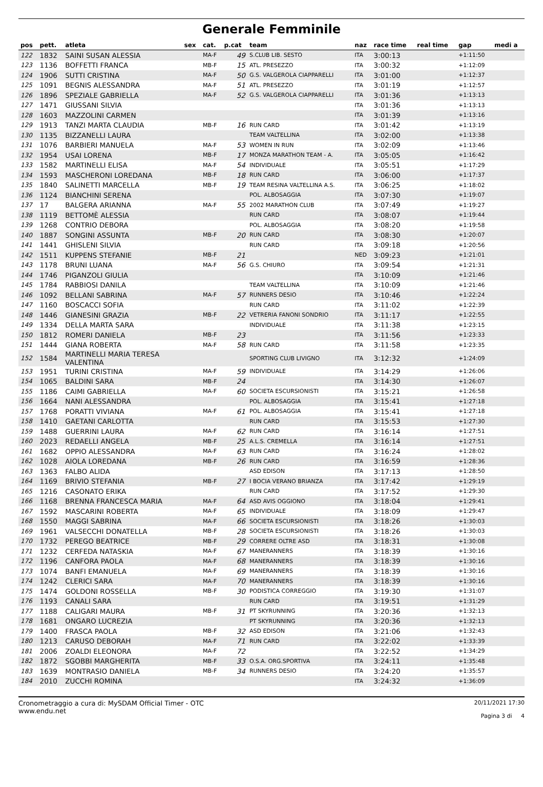Generale Femminile
| pos | pett. | atleta | sex | cat. | p.cat | team | naz | race time | real time | gap | medi a |
| --- | --- | --- | --- | --- | --- | --- | --- | --- | --- | --- | --- |
| 122 | 1832 | SAINI SUSAN ALESSIA | | MA-F | 49 | S.CLUB LIB. SESTO | ITA | 3:00:13 | | +1:11:50 | |
| 123 | 1136 | BOFFETTI FRANCA | | MB-F | 15 | ATL. PRESEZZO | ITA | 3:00:32 | | +1:12:09 | |
| 124 | 1906 | SUTTI CRISTINA | | MA-F | 50 | G.S. VALGEROLA CIAPPARELLI | ITA | 3:01:00 | | +1:12:37 | |
| 125 | 1091 | BEGNIS ALESSANDRA | | MA-F | 51 | ATL. PRESEZZO | ITA | 3:01:19 | | +1:12:57 | |
| 126 | 1896 | SPEZIALE GABRIELLA | | MA-F | 52 | G.S. VALGEROLA CIAPPARELLI | ITA | 3:01:36 | | +1:13:13 | |
| 127 | 1471 | GIUSSANI SILVIA | | | | | ITA | 3:01:36 | | +1:13:13 | |
| 128 | 1603 | MAZZOLINI CARMEN | | | | | ITA | 3:01:39 | | +1:13:16 | |
| 129 | 1913 | TANZI MARTA CLAUDIA | | MB-F | 16 | RUN CARD | ITA | 3:01:42 | | +1:13:19 | |
| 130 | 1135 | BIZZANELLI LAURA | | | | TEAM VALTELLINA | ITA | 3:02:00 | | +1:13:38 | |
| 131 | 1076 | BARBIERI MANUELA | | MA-F | 53 | WOMEN IN RUN | ITA | 3:02:09 | | +1:13:46 | |
| 132 | 1954 | USAI LORENA | | MB-F | 17 | MONZA MARATHON TEAM - A. | ITA | 3:05:05 | | +1:16:42 | |
| 133 | 1582 | MARTINELLI ELISA | | MA-F | 54 | INDIVIDUALE | ITA | 3:05:51 | | +1:17:29 | |
| 134 | 1593 | MASCHERONI LOREDANA | | MB-F | 18 | RUN CARD | ITA | 3:06:00 | | +1:17:37 | |
| 135 | 1840 | SALINETTI MARCELLA | | MB-F | 19 | TEAM RESINA VALTELLINA A.S. | ITA | 3:06:25 | | +1:18:02 | |
| 136 | 1124 | BIANCHINI SERENA | | | | POL. ALBOSAGGIA | ITA | 3:07:30 | | +1:19:07 | |
| 137 | 17 | BALGERA ARIANNA | | MA-F | 55 | 2002 MARATHON CLUB | ITA | 3:07:49 | | +1:19:27 | |
| 138 | 1119 | BETTOMÈ ALESSIA | | | | RUN CARD | ITA | 3:08:07 | | +1:19:44 | |
| 139 | 1268 | CONTRIO DEBORA | | | | POL. ALBOSAGGIA | ITA | 3:08:20 | | +1:19:58 | |
| 140 | 1887 | SONGINI ASSUNTA | | MB-F | 20 | RUN CARD | ITA | 3:08:30 | | +1:20:07 | |
| 141 | 1441 | GHISLENI SILVIA | | | | RUN CARD | ITA | 3:09:18 | | +1:20:56 | |
| 142 | 1511 | KUPPENS STEFANIE | | MB-F | 21 | | NED | 3:09:23 | | +1:21:01 | |
| 143 | 1178 | BRUNI LUANA | | MA-F | 56 | G.S. CHIURO | ITA | 3:09:54 | | +1:21:31 | |
| 144 | 1746 | PIGANZOLI GIULIA | | | | | ITA | 3:10:09 | | +1:21:46 | |
| 145 | 1784 | RABBIOSI DANILA | | | | TEAM VALTELLINA | ITA | 3:10:09 | | +1:21:46 | |
| 146 | 1092 | BELLANI SABRINA | | MA-F | 57 | RUNNERS DESIO | ITA | 3:10:46 | | +1:22:24 | |
| 147 | 1160 | BOSCACCI SOFIA | | | | RUN CARD | ITA | 3:11:02 | | +1:22:39 | |
| 148 | 1446 | GIANESINI GRAZIA | | MB-F | 22 | VETRERIA FANONI SONDRIO | ITA | 3:11:17 | | +1:22:55 | |
| 149 | 1334 | DELLA MARTA SARA | | | | INDIVIDUALE | ITA | 3:11:38 | | +1:23:15 | |
| 150 | 1812 | ROMERI DANIELA | | MB-F | 23 | | ITA | 3:11:56 | | +1:23:33 | |
| 151 | 1444 | GIANA ROBERTA | | MA-F | 58 | RUN CARD | ITA | 3:11:58 | | +1:23:35 | |
| 152 | 1584 | MARTINELLI MARIA TERESA VALENTINA | | | | SPORTING CLUB LIVIGNO | ITA | 3:12:32 | | +1:24:09 | |
| 153 | 1951 | TURINI CRISTINA | | MA-F | 59 | INDIVIDUALE | ITA | 3:14:29 | | +1:26:06 | |
| 154 | 1065 | BALDINI SARA | | MB-F | 24 | | ITA | 3:14:30 | | +1:26:07 | |
| 155 | 1186 | CAIMI GABRIELLA | | MA-F | 60 | SOCIETA ESCURSIONISTI | ITA | 3:15:21 | | +1:26:58 | |
| 156 | 1664 | NANI ALESSANDRA | | | | POL. ALBOSAGGIA | ITA | 3:15:41 | | +1:27:18 | |
| 157 | 1768 | PORATTI VIVIANA | | MA-F | 61 | POL. ALBOSAGGIA | ITA | 3:15:41 | | +1:27:18 | |
| 158 | 1410 | GAETANI CARLOTTA | | | | RUN CARD | ITA | 3:15:53 | | +1:27:30 | |
| 159 | 1488 | GUERRINI LAURA | | MA-F | 62 | RUN CARD | ITA | 3:16:14 | | +1:27:51 | |
| 160 | 2023 | REDAELLI ANGELA | | MB-F | 25 | A.L.S. CREMELLA | ITA | 3:16:14 | | +1:27:51 | |
| 161 | 1682 | OPPIO ALESSANDRA | | MA-F | 63 | RUN CARD | ITA | 3:16:24 | | +1:28:02 | |
| 162 | 1028 | AIOLA LOREDANA | | MB-F | 26 | RUN CARD | ITA | 3:16:59 | | +1:28:36 | |
| 163 | 1363 | FALBO ALIDA | | | | ASD EDISON | ITA | 3:17:13 | | +1:28:50 | |
| 164 | 1169 | BRIVIO STEFANIA | | MB-F | 27 | I BOCIA VERANO BRIANZA | ITA | 3:17:42 | | +1:29:19 | |
| 165 | 1216 | CASONATO ERIKA | | | | RUN CARD | ITA | 3:17:52 | | +1:29:30 | |
| 166 | 1168 | BRENNA FRANCESCA MARIA | | MA-F | 64 | ASD AVIS OGGIONO | ITA | 3:18:04 | | +1:29:41 | |
| 167 | 1592 | MASCARINI ROBERTA | | MA-F | 65 | INDIVIDUALE | ITA | 3:18:09 | | +1:29:47 | |
| 168 | 1550 | MAGGI SABRINA | | MA-F | 66 | SOCIETA ESCURSIONISTI | ITA | 3:18:26 | | +1:30:03 | |
| 169 | 1961 | VALSECCHI DONATELLA | | MB-F | 28 | SOCIETA ESCURSIONISTI | ITA | 3:18:26 | | +1:30:03 | |
| 170 | 1732 | PEREGO BEATRICE | | MB-F | 29 | CORRERE OLTRE ASD | ITA | 3:18:31 | | +1:30:08 | |
| 171 | 1232 | CERFEDA NATASKIA | | MA-F | 67 | MANERANNERS | ITA | 3:18:39 | | +1:30:16 | |
| 172 | 1196 | CANFORA PAOLA | | MA-F | 68 | MANERANNERS | ITA | 3:18:39 | | +1:30:16 | |
| 173 | 1074 | BANFI EMANUELA | | MA-F | 69 | MANERANNERS | ITA | 3:18:39 | | +1:30:16 | |
| 174 | 1242 | CLERICI SARA | | MA-F | 70 | MANERANNERS | ITA | 3:18:39 | | +1:30:16 | |
| 175 | 1474 | GOLDONI ROSSELLA | | MB-F | 30 | PODISTICA CORREGGIO | ITA | 3:19:30 | | +1:31:07 | |
| 176 | 1193 | CANALI SARA | | | | RUN CARD | ITA | 3:19:51 | | +1:31:29 | |
| 177 | 1188 | CALIGARI MAURA | | MB-F | 31 | PT SKYRUNNING | ITA | 3:20:36 | | +1:32:13 | |
| 178 | 1681 | ONGARO LUCREZIA | | | | PT SKYRUNNING | ITA | 3:20:36 | | +1:32:13 | |
| 179 | 1400 | FRASCA PAOLA | | MB-F | 32 | ASD EDISON | ITA | 3:21:06 | | +1:32:43 | |
| 180 | 1213 | CARUSO DEBORAH | | MA-F | 71 | RUN CARD | ITA | 3:22:02 | | +1:33:39 | |
| 181 | 2006 | ZOALDI ELEONORA | | MA-F | 72 | | ITA | 3:22:52 | | +1:34:29 | |
| 182 | 1872 | SGOBBI MARGHERITA | | MB-F | 33 | O.S.A. ORG.SPORTIVA | ITA | 3:24:11 | | +1:35:48 | |
| 183 | 1639 | MONTRASIO DANIELA | | MB-F | 34 | RUNNERS DESIO | ITA | 3:24:20 | | +1:35:57 | |
| 184 | 2010 | ZUCCHI ROMINA | | | | | ITA | 3:24:32 | | +1:36:09 | |
Cronometraggio a cura di: MySDAM Official Timer - OTC
www.endu.net
20/11/2021 17:30
Pagina 3 di 4